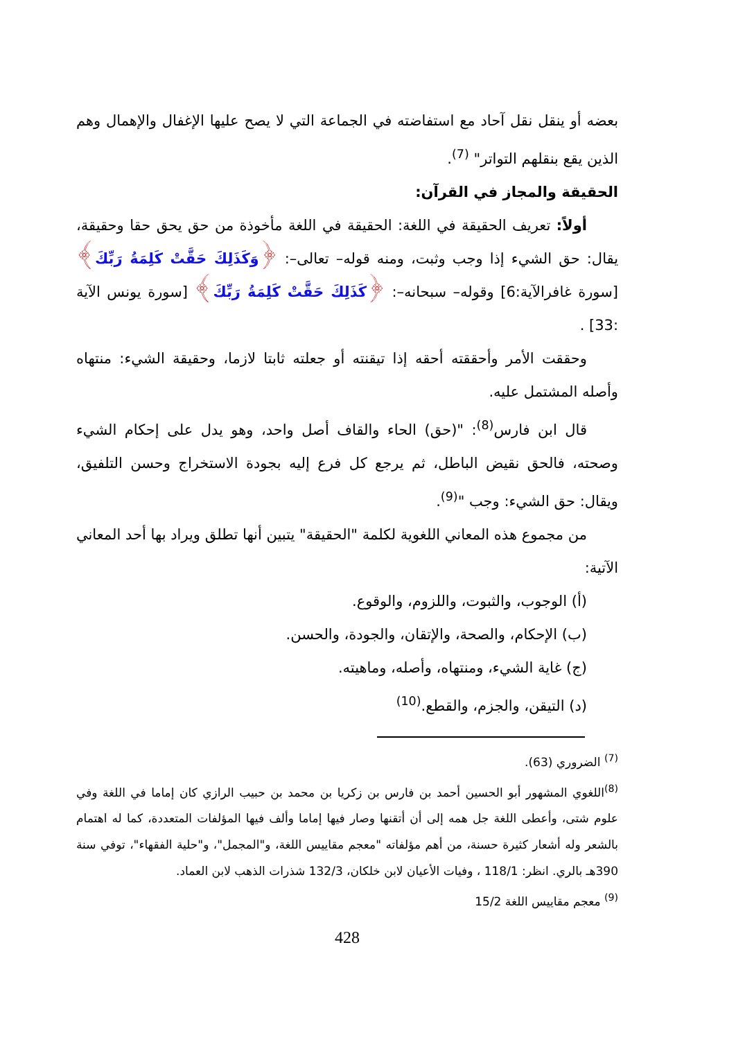بعضه أو ينقل نقل آحاد مع استفاضته في الجماعة التي لا يصح عليها الإغفال والإهمال وهم الذين يقع بنقلهم التواتر" <sup>(7)</sup>.
الحقيقة والمجاز في القرآن:
أولاً: تعريف الحقيقة في اللغة: الحقيقة في اللغة مأخوذة من حق يحق حقا وحقيقة، يقال: حق الشيء إذا وجب وثبت، ومنه قوله– تعالى–: ﴿وَكَذَلِكَ حَقَّتْ كَلِمَةُ رَبِّكَ﴾ [سورة غافرالآية:6] وقوله– سبحانه–: ﴿كَذَلِكَ حَقَّتْ كَلِمَةُ رَبِّكَ﴾ [سورة يونس الآية :33] .
وحققت الأمر وأحققته أحقه إذا تيقنته أو جعلته ثابتا لازما، وحقيقة الشيء: منتهاه وأصله المشتمل عليه.
قال ابن فارس<sup>(8)</sup>: "(حق) الحاء والقاف أصل واحد، وهو يدل على إحكام الشيء وصحته، فالحق نقيض الباطل، ثم يرجع كل فرع إليه بجودة الاستخراج وحسن التلفيق، ويقال: حق الشيء: وجب "<sup>(9)</sup>.
من مجموع هذه المعاني اللغوية لكلمة "الحقيقة" يتبين أنها تطلق ويراد بها أحد المعاني الآتية:
(أ) الوجوب، والثبوت، واللزوم، والوقوع.
(ب) الإحكام، والصحة، والإتقان، والجودة، والحسن.
(ج) غاية الشيء، ومنتهاه، وأصله، وماهيته.
(د) التيقن، والجزم، والقطع.<sup>(10)</sup>
<sup>(7)</sup> الضروري (63).
<sup>(8)</sup> اللغوي المشهور أبو الحسين أحمد بن فارس بن زكريا بن محمد بن حبيب الرازي كان إماما في اللغة وفي علوم شتى، وأعطى اللغة جل همه إلى أن أتقنها وصار فيها إماما وألف فيها المؤلفات المتعددة، كما له اهتمام بالشعر وله أشعار كثيرة حسنة، من أهم مؤلفاته "معجم مقاييس اللغة، و"المجمل"، و"حلية الفقهاء"، توفي سنة 390هـ بالري. انظر: 118/1 ، وفيات الأعيان لابن خلكان، 132/3 شذرات الذهب لابن العماد.
<sup>(9)</sup> معجم مقاييس اللغة 15/2
428